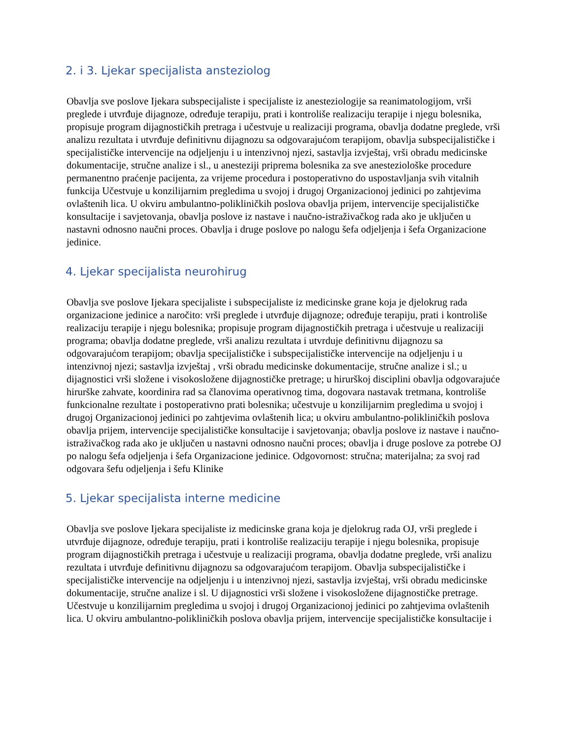2. i 3. Ljekar specijalista ansteziolog
Obavlja sve poslove Ijekara subspecijaliste i specijaliste iz anesteziologije sa reanimatologijom, vrši preglede i utvrđuje dijagnoze, određuje terapiju, prati i kontroliše realizaciju terapije i njegu bolesnika, propisuje program dijagnostičkih pretraga i učestvuje u realizaciji programa, obavlja dodatne preglede, vrši analizu rezultata i utvrđuje definitivnu dijagnozu sa odgovarajućom terapijom, obavlja subspecijalističke i specijalističke intervencije na odjeljenju i u intenzivnoj njezi, sastavlja izvještaj, vrši obradu medicinske dokumentacije, stručne analize i sl., u anesteziji priprema bolesnika za sve anesteziološke procedure permanentno praćenje pacijenta, za vrijeme procedura i postoperativno do uspostavljanja svih vitalnih funkcija Učestvuje u konzilijarnim pregledima u svojoj i drugoj Organizacionoj jedinici po zahtjevima ovlaštenih lica. U okviru ambulantno-polikliničkih poslova obavlja prijem, intervencije specijalističke konsultacije i savjetovanja, obavlja poslove iz nastave i naučno-istraživačkog rada ako je uključen u nastavni odnosno naučni proces. Obavlja i druge poslove po nalogu šefa odjeljenja i šefa Organizacione jedinice.
4. Ljekar specijalista neurohirug
Obavlja sve poslove Ijekara specijaliste i subspecijaliste iz medicinske grane koja je djelokrug rada organizacione jedinice a naročito: vrši preglede i utvrđuje dijagnoze; određuje terapiju, prati i kontroliše realizaciju terapije i njegu bolesnika; propisuje program dijagnostičkih pretraga i učestvuje u realizaciji programa; obavlja dodatne preglede, vrši analizu rezultata i utvrduje definitivnu dijagnozu sa odgovarajućom terapijom; obavlja specijalističke i subspecijalističke intervencije na odjeljenju i u intenzivnoj njezi; sastavlja izvještaj , vrši obradu medicinske dokumentacije, stručne analize i sl.; u dijagnostici vrši složene i visokosložene dijagnostičke pretrage; u hirurškoj disciplini obavlja odgovarajuće hirurške zahvate, koordinira rad sa članovima operativnog tima, dogovara nastavak tretmana, kontroliše funkcionalne rezultate i postoperativno prati bolesnika; učestvuje u konzilijarnim pregledima u svojoj i drugoj Organizacionoj jedinici po zahtjevima ovlaštenih lica; u okviru ambulantno-polikliničkih poslova obavlja prijem, intervencije specijalističke konsultacije i savjetovanja; obavlja poslove iz nastave i naučno-istraživačkog rada ako je uključen u nastavni odnosno naučni proces; obavlja i druge poslove za potrebe OJ po nalogu šefa odjeljenja i šefa Organizacione jedinice. Odgovornost: stručna; materijalna; za svoj rad odgovara šefu odjeljenja i šefu Klinike
5. Ljekar specijalista interne medicine
Obavlja sve poslove Ijekara specijaliste iz medicinske grana koja je djelokrug rada OJ, vrši preglede i utvrđuje dijagnoze, određuje terapiju, prati i kontroliše realizaciju terapije i njegu bolesnika, propisuje program dijagnostičkih pretraga i učestvuje u realizaciji programa, obavlja dodatne preglede, vrši analizu rezultata i utvrđuje definitivnu dijagnozu sa odgovarajućom terapijom. Obavlja subspecijalističke i specijalističke intervencije na odjeljenju i u intenzivnoj njezi, sastavlja izvještaj, vrši obradu medicinske dokumentacije, stručne analize i sl. U dijagnostici vrši složene i visokosložene dijagnostičke pretrage. Učestvuje u konzilijarnim pregledima u svojoj i drugoj Organizacionoj jedinici po zahtjevima ovlaštenih lica. U okviru ambulantno-polikliničkih poslova obavlja prijem, intervencije specijalističke konsultacije i